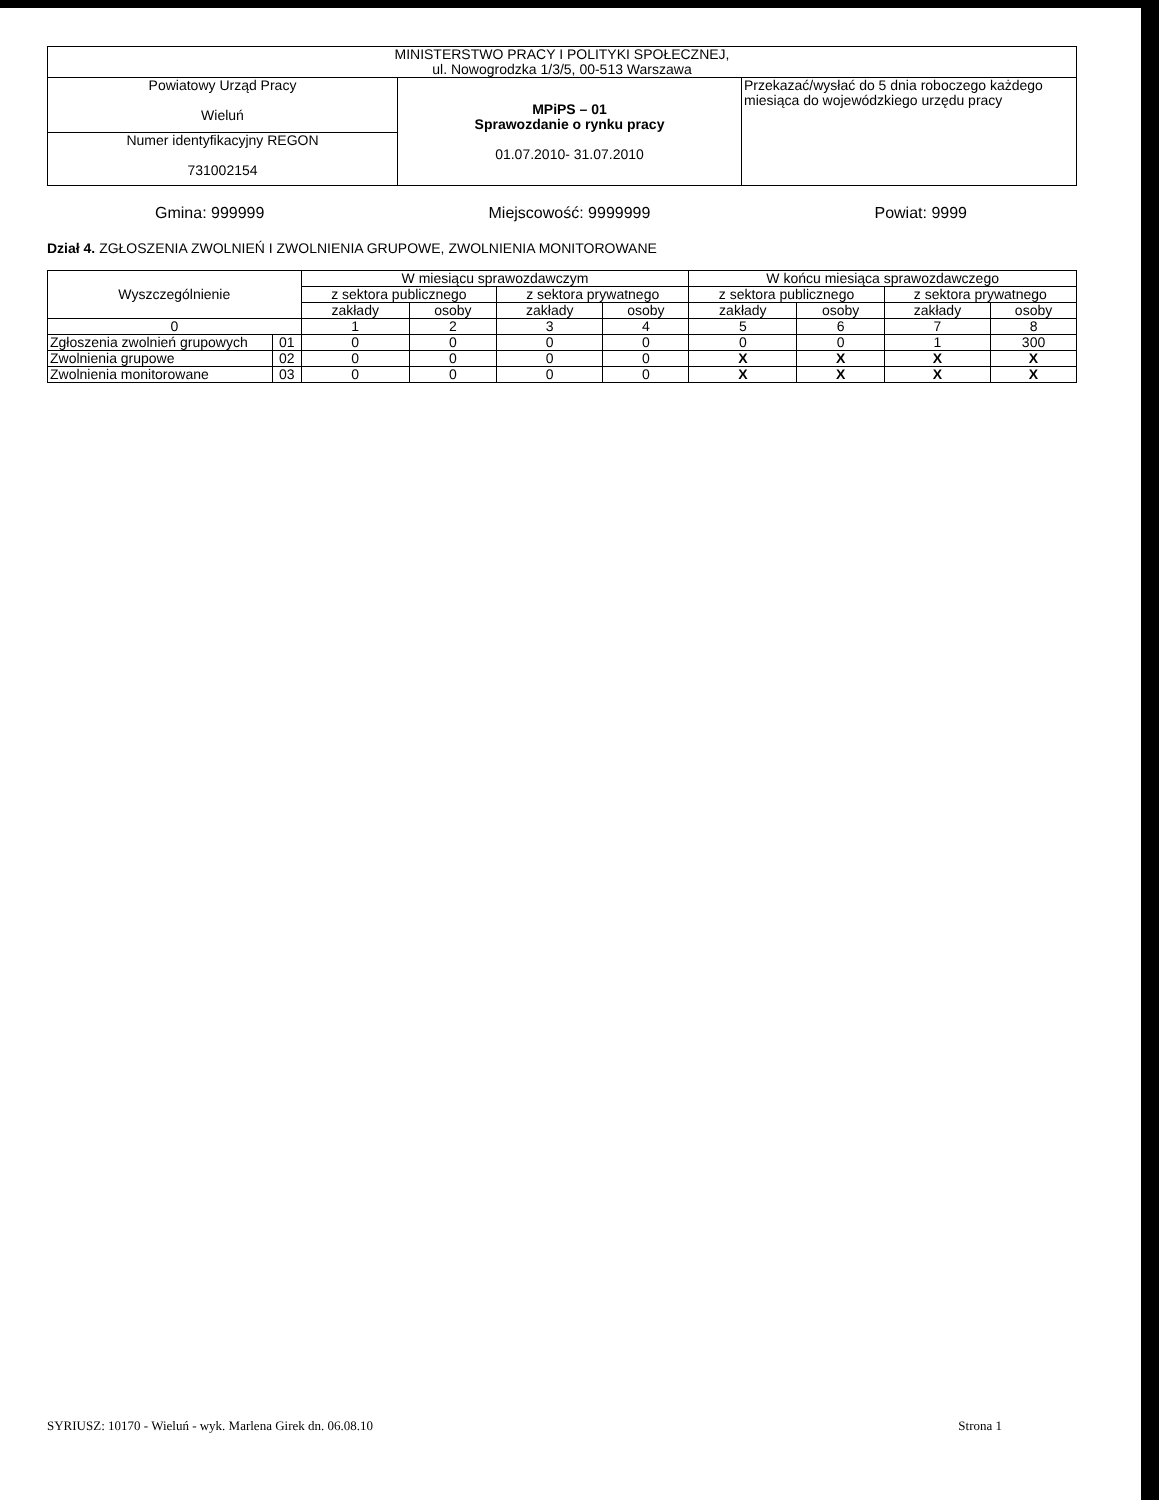| MINISTERSTWO PRACY I POLITYKI SPOŁECZNEJ, ul. Nowogrodzka 1/3/5, 00-513 Warszawa | | |
| Powiatowy Urząd Pracy Wieluń | MPiPS – 01 Sprawozdanie o rynku pracy 01.07.2010- 31.07.2010 | Przekazać/wysłać do 5 dnia roboczego każdego miesiąca do wojewódzkiego urzędu pracy |
| Numer identyfikacyjny REGON 731002154 | | |
Gmina: 999999 Miejscowość: 9999999 Powiat: 9999
Dział 4. ZGŁOSZENIA ZWOLNIEŃ I ZWOLNIENIA GRUPOWE, ZWOLNIENIA MONITOROWANE
| Wyszczególnienie | | W miesiącu sprawozdawczym | | | | W końcu miesiąca sprawozdawczego | | | |
| --- | --- | --- | --- | --- | --- | --- | --- | --- | --- |
| | | z sektora publicznego | | z sektora prywatnego | | z sektora publicznego | | z sektora prywatnego | |
| | | zakłady | osoby | zakłady | osoby | zakłady | osoby | zakłady | osoby |
| 0 | | 1 | 2 | 3 | 4 | 5 | 6 | 7 | 8 |
| Zgłoszenia zwolnień grupowych | 01 | 0 | 0 | 0 | 0 | 0 | 0 | 1 | 300 |
| Zwolnienia grupowe | 02 | 0 | 0 | 0 | 0 | X | X | X | X |
| Zwolnienia monitorowane | 03 | 0 | 0 | 0 | 0 | X | X | X | X |
SYRIUSZ: 10170 - Wieluń - wyk. Marlena Girek dn. 06.08.10 Strona 1